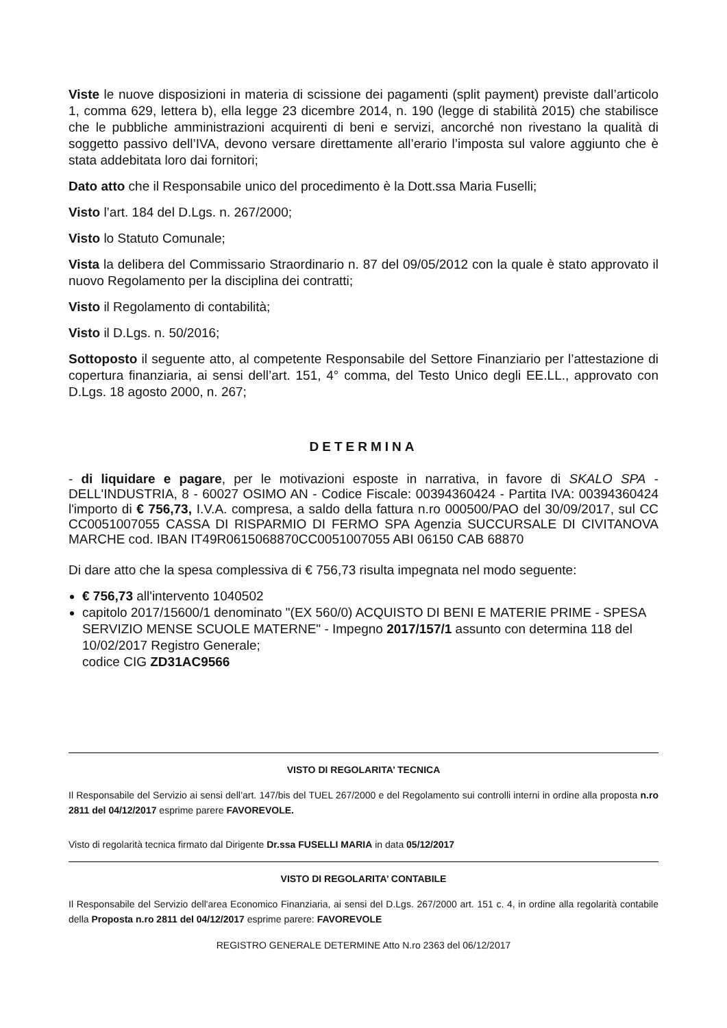Viste le nuove disposizioni in materia di scissione dei pagamenti (split payment) previste dall’articolo 1, comma 629, lettera b), ella legge 23 dicembre 2014, n. 190 (legge di stabilità 2015) che stabilisce che le pubbliche amministrazioni acquirenti di beni e servizi, ancorché non rivestano la qualità di soggetto passivo dell’IVA, devono versare direttamente all’erario l’imposta sul valore aggiunto che è stata addebitata loro dai fornitori;
Dato atto che il Responsabile unico del procedimento è la Dott.ssa Maria Fuselli;
Visto l’art. 184 del D.Lgs. n. 267/2000;
Visto lo Statuto Comunale;
Vista la delibera del Commissario Straordinario n. 87 del 09/05/2012 con la quale è stato approvato il nuovo Regolamento per la disciplina dei contratti;
Visto il Regolamento di contabilità;
Visto il D.Lgs. n. 50/2016;
Sottoposto il seguente atto, al competente Responsabile del Settore Finanziario per l’attestazione di copertura finanziaria, ai sensi dell’art. 151, 4° comma, del Testo Unico degli EE.LL., approvato con D.Lgs. 18 agosto 2000, n. 267;
DETERMINA
- di liquidare e pagare, per le motivazioni esposte in narrativa, in favore di SKALO SPA - DELL'INDUSTRIA, 8 - 60027 OSIMO AN - Codice Fiscale: 00394360424 - Partita IVA: 00394360424 l'importo di € 756,73, I.V.A. compresa, a saldo della fattura n.ro 000500/PAO del 30/09/2017, sul CC CC0051007055 CASSA DI RISPARMIO DI FERMO SPA Agenzia SUCCURSALE DI CIVITANOVA MARCHE cod. IBAN IT49R0615068870CC0051007055 ABI 06150 CAB 68870
Di dare atto che la spesa complessiva di € 756,73 risulta impegnata nel modo seguente:
€ 756,73 all'intervento 1040502
capitolo 2017/15600/1 denominato "(EX 560/0) ACQUISTO DI BENI E MATERIE PRIME - SPESA SERVIZIO MENSE SCUOLE MATERNE" - Impegno 2017/157/1 assunto con determina 118 del 10/02/2017 Registro Generale;
codice CIG ZD31AC9566
VISTO DI REGOLARITA’ TECNICA
Il Responsabile del Servizio ai sensi dell’art. 147/bis del TUEL 267/2000 e del Regolamento sui controlli interni in ordine alla proposta n.ro 2811 del 04/12/2017 esprime parere FAVOREVOLE.
Visto di regolarità tecnica firmato dal Dirigente Dr.ssa FUSELLI MARIA in data 05/12/2017
VISTO DI REGOLARITA’ CONTABILE
Il Responsabile del Servizio dell'area Economico Finanziaria, ai sensi del D.Lgs. 267/2000 art. 151 c. 4, in ordine alla regolarità contabile della Proposta n.ro 2811 del 04/12/2017 esprime parere: FAVOREVOLE
REGISTRO GENERALE DETERMINE Atto N.ro 2363 del 06/12/2017